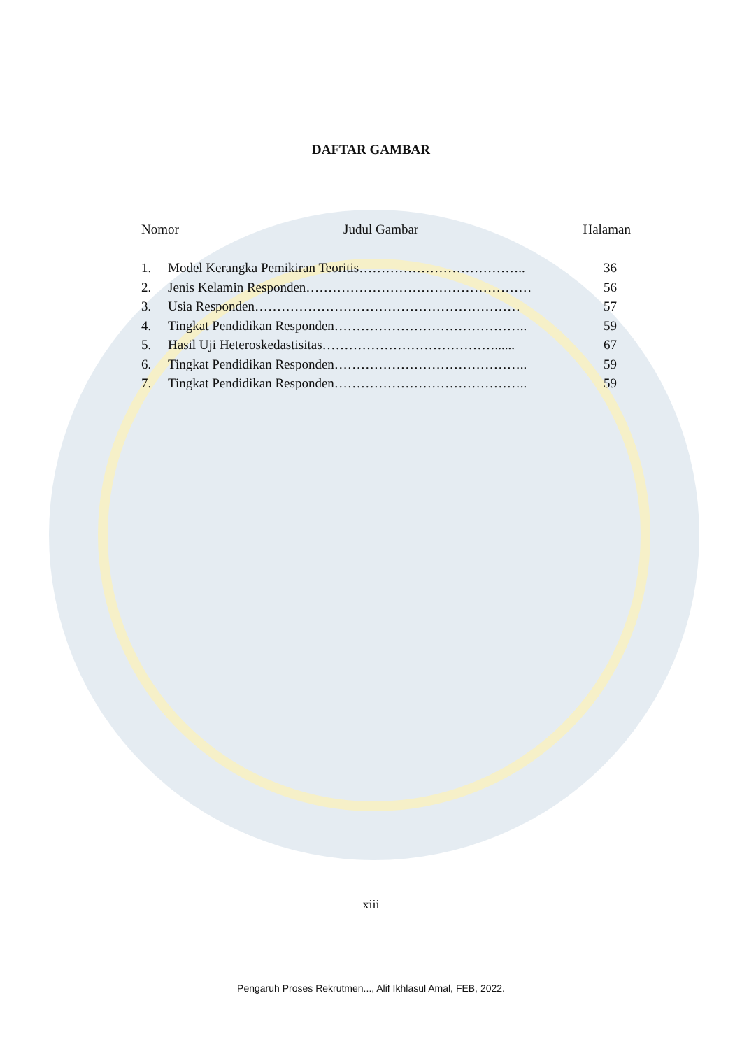DAFTAR GAMBAR
Nomor Judul Gambar Halaman
1. Model Kerangka Pemikiran Teoritis……………………………….. 36
2. Jenis Kelamin Responden…………………………………………… 56
3. Usia Responden…………………………………………………… 57
4. Tingkat Pendidikan Responden…………………………………….. 59
5. Hasil Uji Heteroskedastisitas…………………………………...... 67
6. Tingkat Pendidikan Responden…………………………………….. 59
7. Tingkat Pendidikan Responden…………………………………….. 59
xiii
Pengaruh Proses Rekrutmen..., Alif Ikhlasul Amal, FEB, 2022.